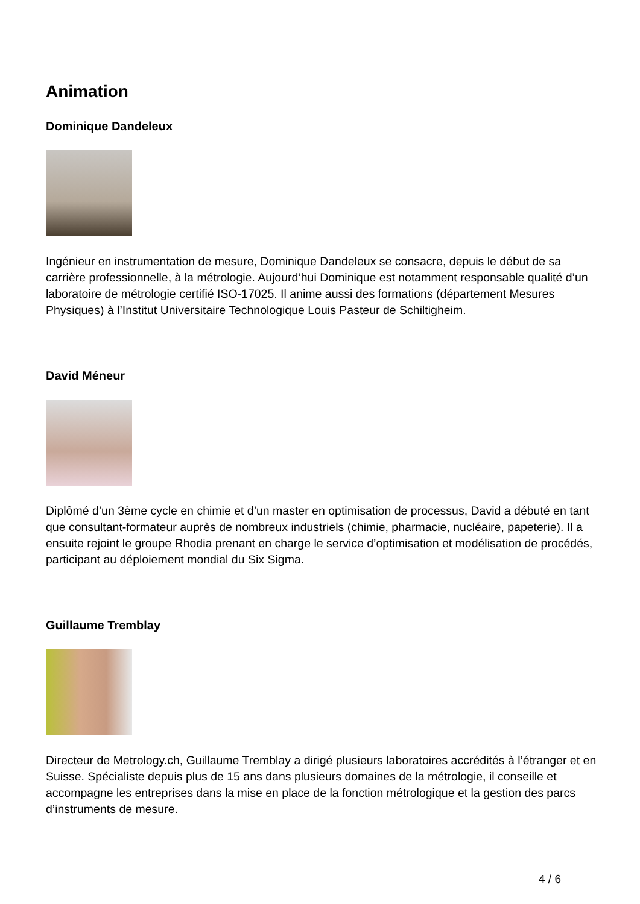Animation
Dominique Dandeleux
Ingénieur en instrumentation de mesure, Dominique Dandeleux se consacre, depuis le début de sa carrière professionnelle, à la métrologie. Aujourd’hui Dominique est notamment responsable qualité d’un laboratoire de métrologie certifié ISO-17025. Il anime aussi des formations (département Mesures Physiques) à l’Institut Universitaire Technologique Louis Pasteur de Schiltigheim.
David Méneur
Diplômé d’un 3ème cycle en chimie et d’un master en optimisation de processus, David a débuté en tant que consultant-formateur auprès de nombreux industriels (chimie, pharmacie, nucléaire, papeterie). Il a ensuite rejoint le groupe Rhodia prenant en charge le service d’optimisation et modélisation de procédés, participant au déploiement mondial du Six Sigma.
Guillaume Tremblay
Directeur de Metrology.ch, Guillaume Tremblay a dirigé plusieurs laboratoires accrédités à l’étranger et en Suisse. Spécialiste depuis plus de 15 ans dans plusieurs domaines de la métrologie, il conseille et accompagne les entreprises dans la mise en place de la fonction métrologique et la gestion des parcs d’instruments de mesure.
4 / 6